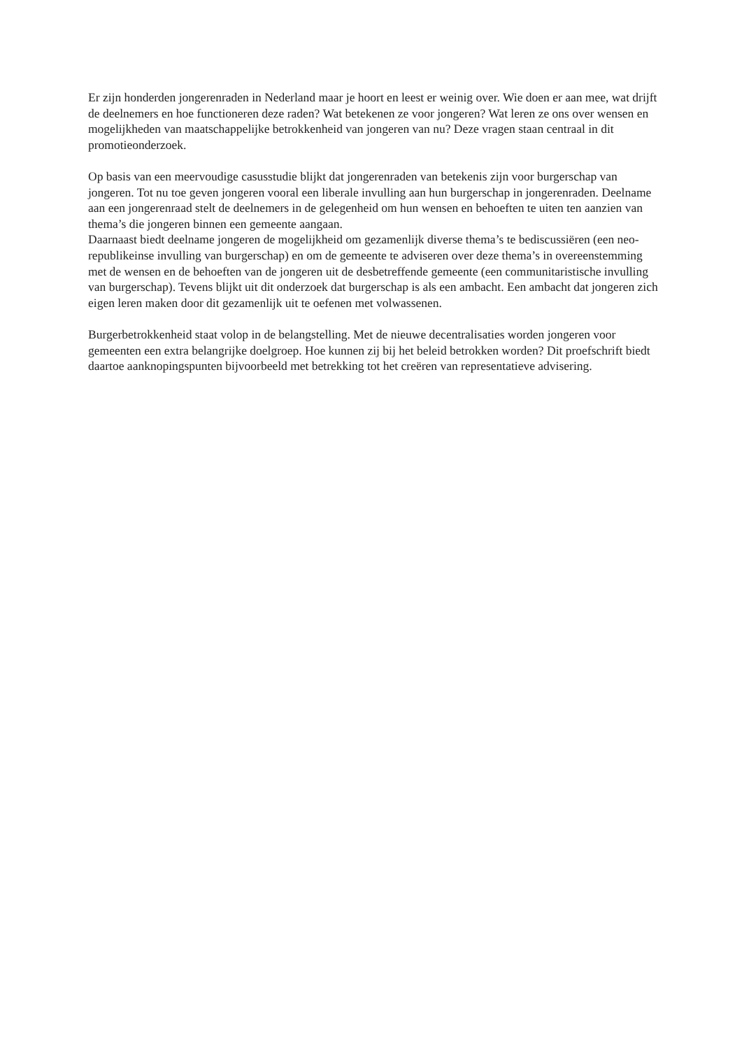Er zijn honderden jongerenraden in Nederland maar je hoort en leest er weinig over. Wie doen er aan mee, wat drijft de deelnemers en hoe functioneren deze raden? Wat betekenen ze voor jongeren? Wat leren ze ons over wensen en mogelijkheden van maatschappelijke betrokkenheid van jongeren van nu? Deze vragen staan centraal in dit promotieonderzoek.
Op basis van een meervoudige casusstudie blijkt dat jongerenraden van betekenis zijn voor burgerschap van jongeren. Tot nu toe geven jongeren vooral een liberale invulling aan hun burgerschap in jongerenraden. Deelname aan een jongerenraad stelt de deelnemers in de gelegenheid om hun wensen en behoeften te uiten ten aanzien van thema’s die jongeren binnen een gemeente aangaan.
Daarnaast biedt deelname jongeren de mogelijkheid om gezamenlijk diverse thema’s te bediscussiëren (een neo-republikeinse invulling van burgerschap) en om de gemeente te adviseren over deze thema’s in overeenstemming met de wensen en de behoeften van de jongeren uit de desbetreffende gemeente (een communitaristische invulling van burgerschap). Tevens blijkt uit dit onderzoek dat burgerschap is als een ambacht. Een ambacht dat jongeren zich eigen leren maken door dit gezamenlijk uit te oefenen met volwassenen.
Burgerbetrokkenheid staat volop in de belangstelling. Met de nieuwe decentralisaties worden jongeren voor gemeenten een extra belangrijke doelgroep. Hoe kunnen zij bij het beleid betrokken worden? Dit proefschrift biedt daartoe aanknopingspunten bijvoorbeeld met betrekking tot het creëren van representatieve advisering.